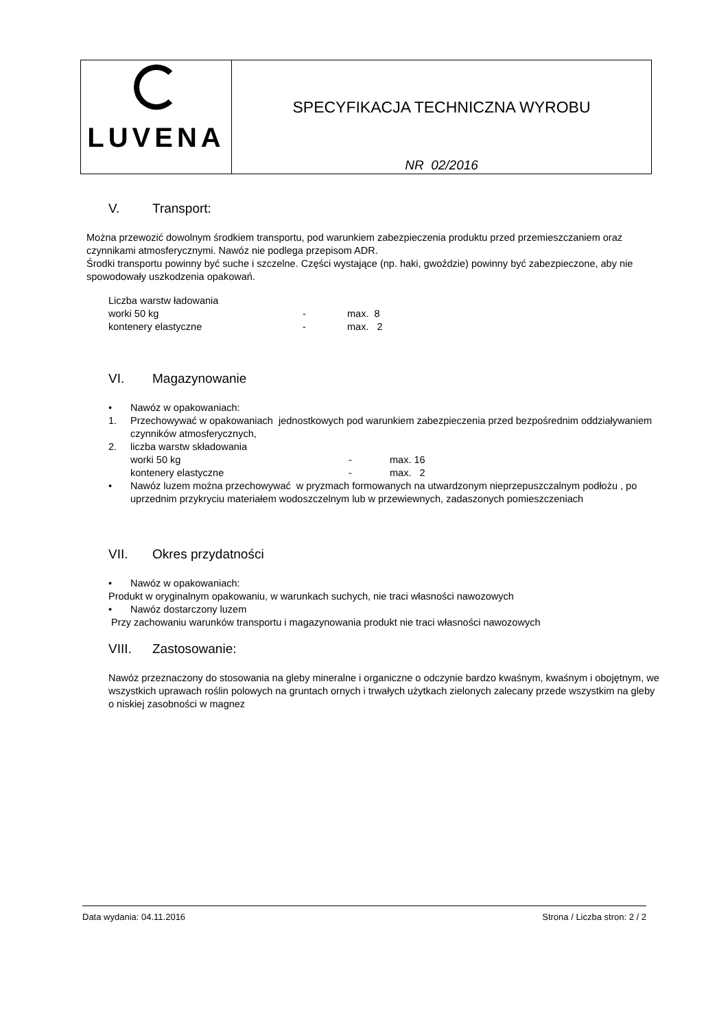| LUVENA | SPECYFIKACJA TECHNICZNA WYROBU NR 02/2016 |
V. Transport:
Można przewozić dowolnym środkiem transportu, pod warunkiem zabezpieczenia produktu przed przemieszczaniem oraz czynnikami atmosferycznymi. Nawóz nie podlega przepisom ADR.
Środki transportu powinny być suche i szczelne. Części wystające (np. haki, gwoździe) powinny być zabezpieczone, aby nie spowodowały uszkodzenia opakowań.
| Liczba warstw ładowania | | |
| worki 50 kg | - | max. 8 |
| kontenery elastyczne | - | max. 2 |
VI. Magazynowanie
• Nawóz w opakowaniach:
1. Przechowywać w opakowaniach jednostkowych pod warunkiem zabezpieczenia przed bezpośrednim oddziaływaniem czynników atmosferycznych,
2. liczba warstw składowania
| worki 50 kg | - | max. 16 |
| kontenery elastyczne | - | max. 2 |
• Nawóz luzem można przechowywać w pryzmach formowanych na utwardzonym nieprzepuszczalnym podłożu , po uprzednim przykryciu materiałem wodoszczelnym lub w przewiewnych, zadaszonych pomieszczeniach
VII. Okres przydatności
• Nawóz w opakowaniach:
Produkt w oryginalnym opakowaniu, w warunkach suchych, nie traci własności nawozowych
• Nawóz dostarczony luzem
Przy zachowaniu warunków transportu i magazynowania produkt nie traci własności nawozowych
VIII. Zastosowanie:
Nawóz przeznaczony do stosowania na gleby mineralne i organiczne o odczynie bardzo kwaśnym, kwaśnym i obojętnym, we wszystkich uprawach roślin polowych na gruntach ornych i trwałych użytkach zielonych zalecany przede wszystkim na gleby o niskiej zasobności w magnez
Data wydania: 04.11.2016 Strona / Liczba stron: 2 / 2